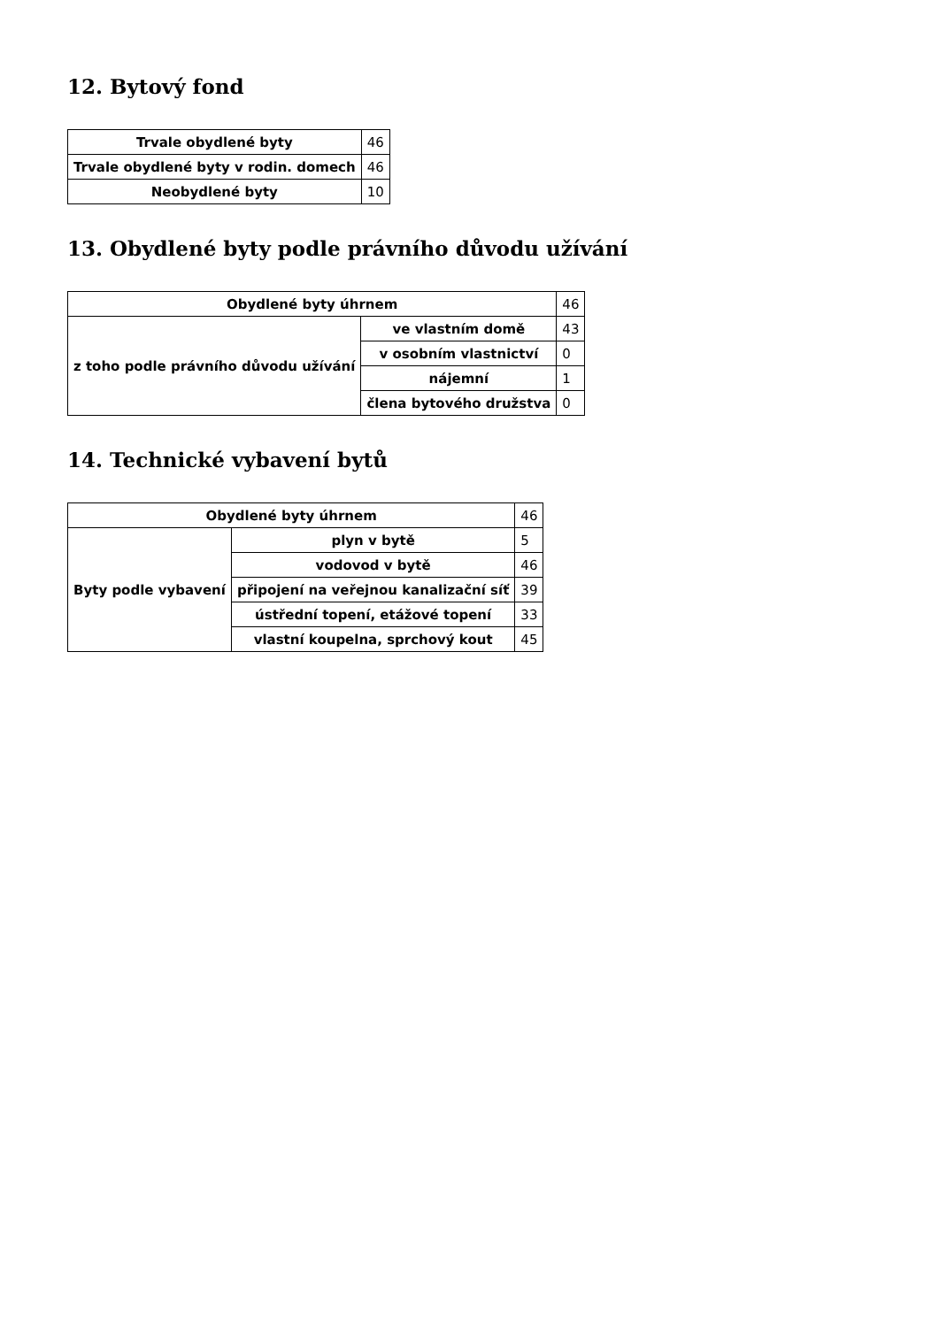12. Bytový fond
| Trvale obydlené byty | 46 |
| Trvale obydlené byty v rodin. domech | 46 |
| Neobydlené byty | 10 |
13. Obydlené byty podle právního důvodu užívání
| Obydlené byty úhrnem | | 46 |
| z toho podle právního důvodu užívání | ve vlastním domě | 43 |
| | v osobním vlastnictví | 0 |
| | nájemní | 1 |
| | člena bytového družstva | 0 |
14. Technické vybavení bytů
| Obydlené byty úhrnem | | 46 |
| Byty podle vybavení | plyn v bytě | 5 |
| | vodovod v bytě | 46 |
| | připojení na veřejnou kanalizační síť | 39 |
| | ústřední topení, etážové topení | 33 |
| | vlastní koupelna, sprchový kout | 45 |